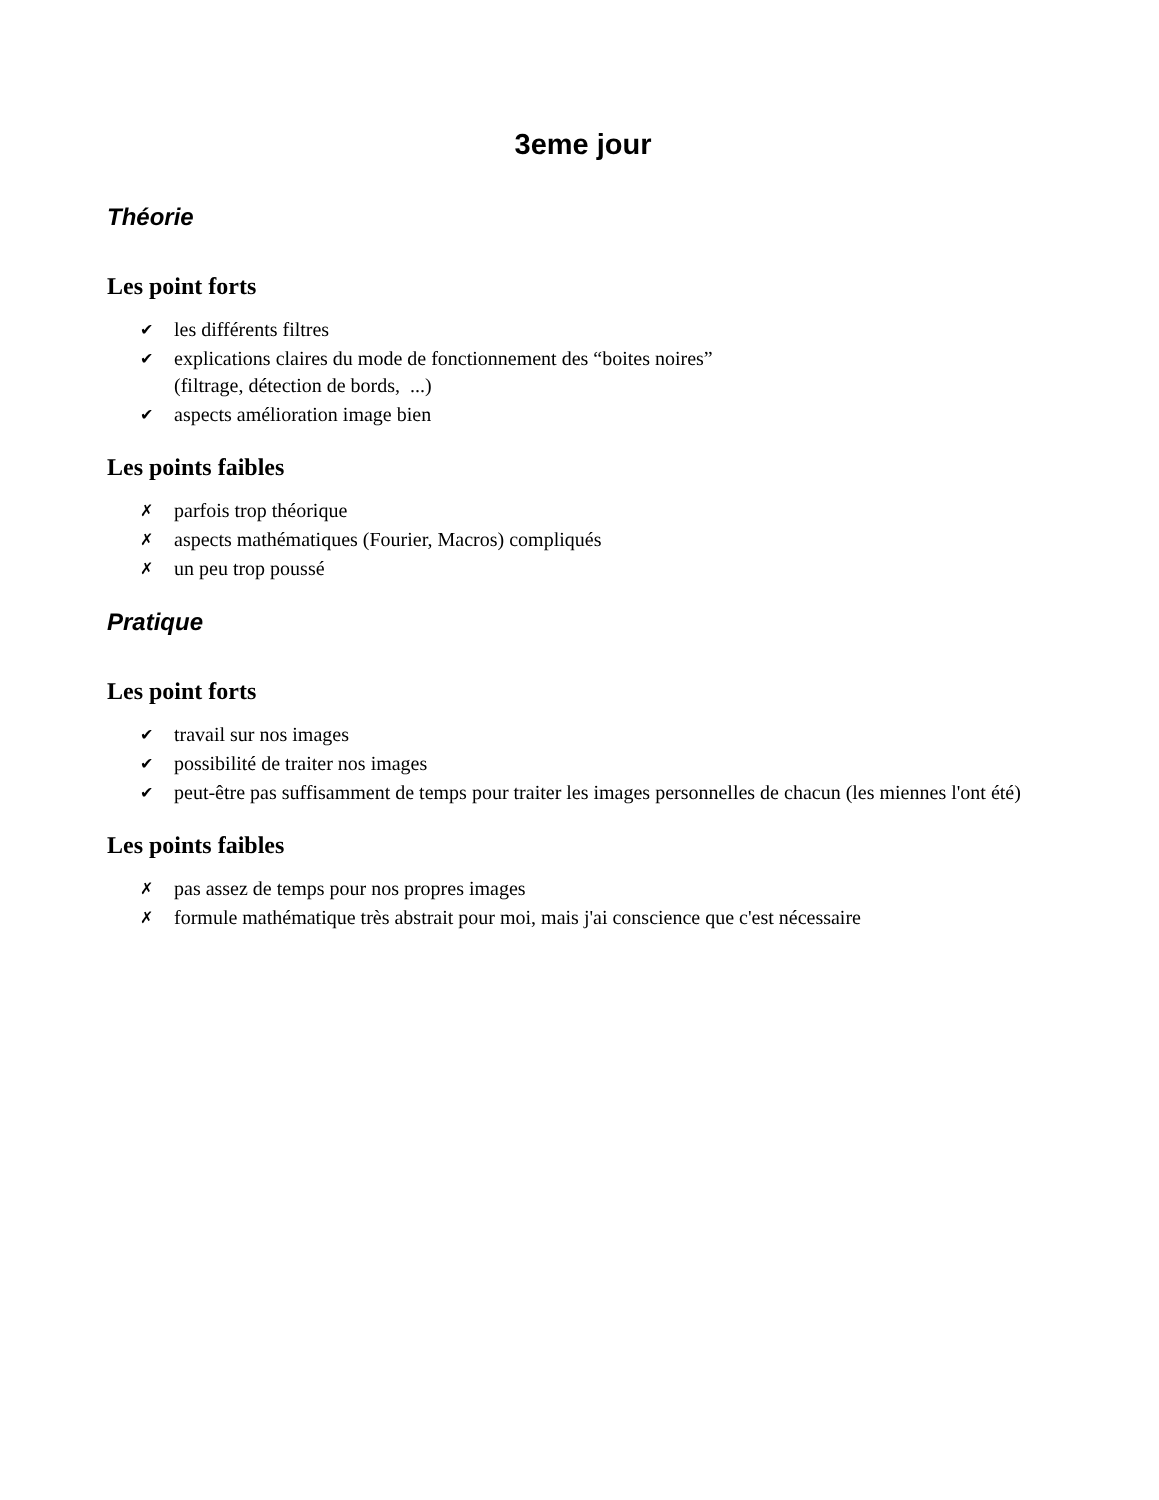3eme jour
Théorie
Les point forts
✔ les différents filtres
✔ explications claires du mode de fonctionnement des “boites noires”
(filtrage, détection de bords, ...)
✔ aspects amélioration image bien
Les points faibles
✗ parfois trop théorique
✗ aspects mathématiques (Fourier, Macros) compliqués
✗ un peu trop poussé
Pratique
Les point forts
✔ travail sur nos images
✔ possibilité de traiter nos images
✔ peut-être pas suffisamment de temps pour traiter les images personnelles de chacun (les miennes l'ont été)
Les points faibles
✗ pas assez de temps pour nos propres images
✗ formule mathématique très abstrait pour moi, mais j'ai conscience que c'est nécessaire